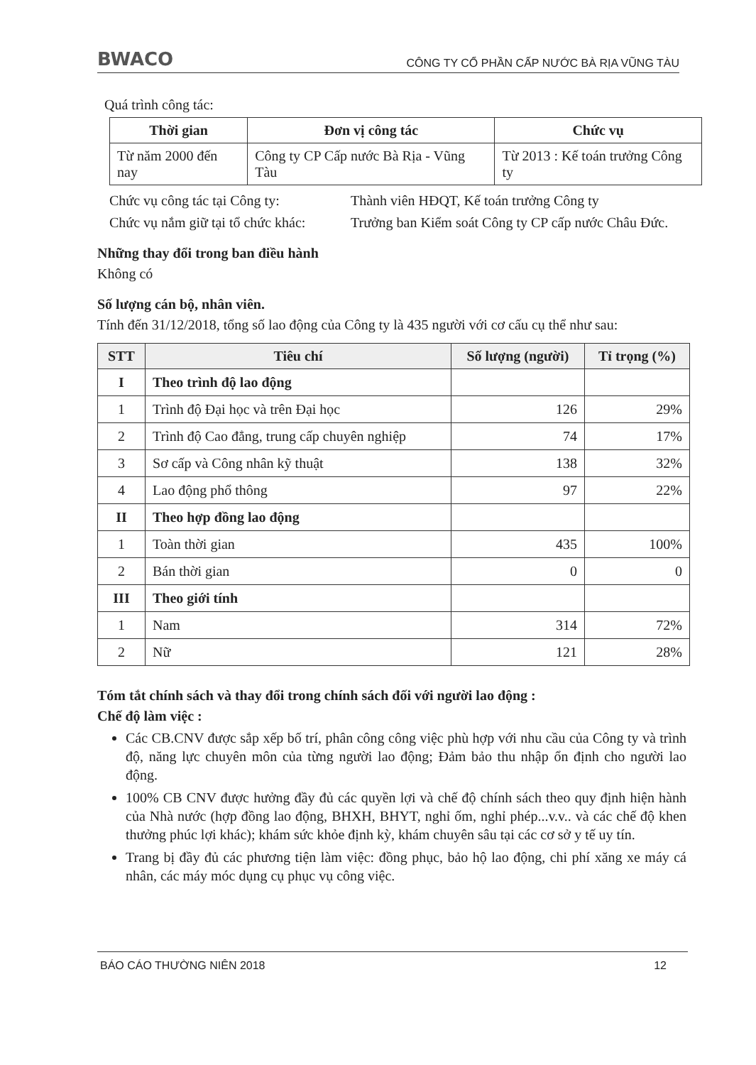BWACO CÔNG TY CỔ PHẦN CẤP NƯỚC BÀ RỊA VŨNG TÀU
Quá trình công tác:
| Thời gian | Đơn vị công tác | Chức vụ |
| --- | --- | --- |
| Từ năm 2000 đến nay | Công ty CP Cấp nước Bà Rịa - Vũng Tàu | Từ 2013 : Kế toán trưởng Công ty |
Chức vụ công tác tại Công ty: Thành viên HĐQT, Kế toán trưởng Công ty Chức vụ nắm giữ tại tổ chức khác: Trưởng ban Kiểm soát Công ty CP cấp nước Châu Đức.
Những thay đổi trong ban điều hành
Không có
Số lượng cán bộ, nhân viên.
Tính đến 31/12/2018, tổng số lao động của Công ty là 435 người với cơ cấu cụ thể như sau:
| STT | Tiêu chí | Số lượng (người) | Tỉ trọng (%) |
| --- | --- | --- | --- |
| I | Theo trình độ lao động | | |
| 1 | Trình độ Đại học và trên Đại học | 126 | 29% |
| 2 | Trình độ Cao đẳng, trung cấp chuyên nghiệp | 74 | 17% |
| 3 | Sơ cấp và Công nhân kỹ thuật | 138 | 32% |
| 4 | Lao động phổ thông | 97 | 22% |
| II | Theo hợp đồng lao động | | |
| 1 | Toàn thời gian | 435 | 100% |
| 2 | Bán thời gian | 0 | 0 |
| III | Theo giới tính | | |
| 1 | Nam | 314 | 72% |
| 2 | Nữ | 121 | 28% |
Tóm tắt chính sách và thay đổi trong chính sách đối với người lao động :
Chế độ làm việc :
Các CB.CNV được sắp xếp bố trí, phân công công việc phù hợp với nhu cầu của Công ty và trình độ, năng lực chuyên môn của từng người lao động; Đảm bảo thu nhập ổn định cho người lao động.
100% CB CNV được hưởng đầy đủ các quyền lợi và chế độ chính sách theo quy định hiện hành của Nhà nước (hợp đồng lao động, BHXH, BHYT, nghỉ ốm, nghỉ phép...v.v.. và các chế độ khen thưởng phúc lợi khác); khám sức khỏe định kỳ, khám chuyên sâu tại các cơ sở y tế uy tín.
Trang bị đầy đủ các phương tiện làm việc: đồng phục, bảo hộ lao động, chi phí xăng xe máy cá nhân, các máy móc dụng cụ phục vụ công việc.
BÁO CÁO THƯỜNG NIÊN 2018 12